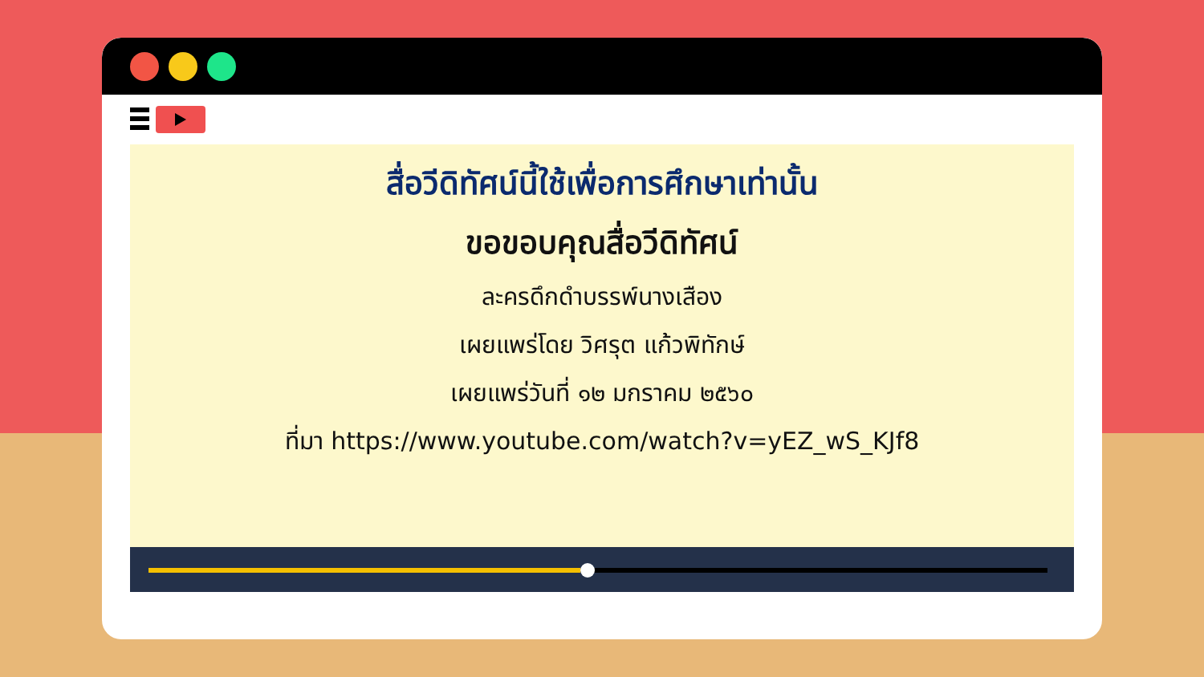สื่อวีดิทัศน์นี้ใช้เพื่อการศึกษาเท่านั้น
ขอขอบคุณสื่อวีดิทัศน์
ละครดึกดำบรรพ์นางเสือง
เผยแพร่โดย วิศรุต แก้วพิทักษ์
เผยแพร่วันที่ ๑๒ มกราคม ๒๕๖๐
ที่มา https://www.youtube.com/watch?v=yEZ_wS_KJf8